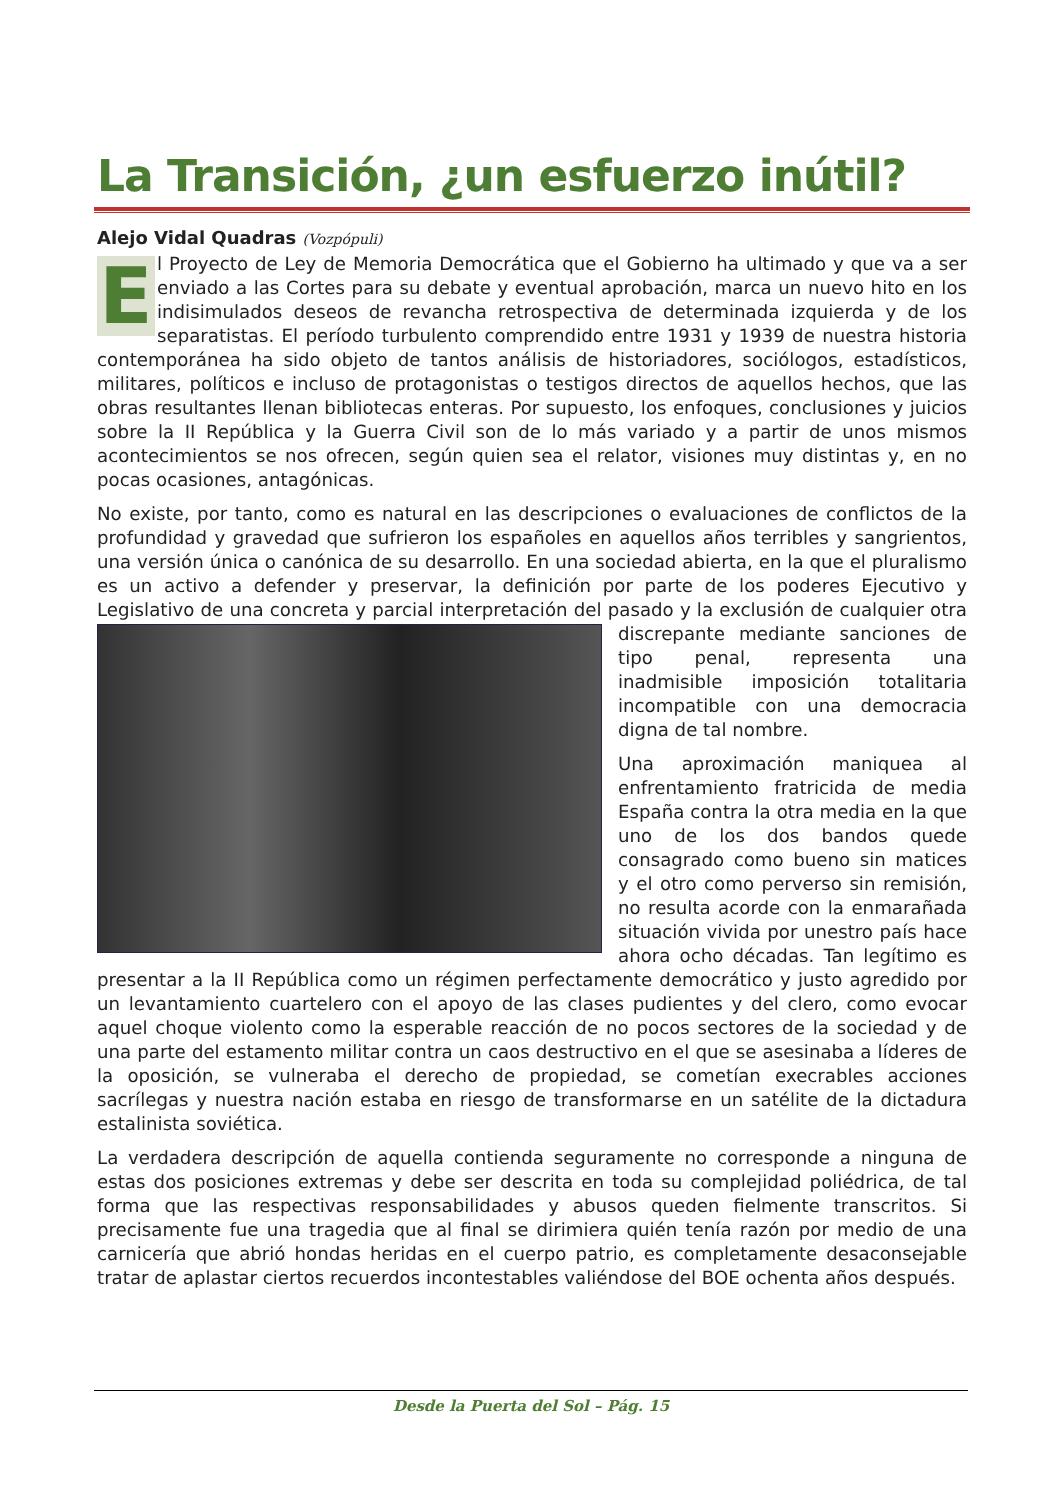La Transición, ¿un esfuerzo inútil?
Alejo Vidal Quadras (Vozpópuli)
El Proyecto de Ley de Memoria Democrática que el Gobierno ha ultimado y que va a ser enviado a las Cortes para su debate y eventual aprobación, marca un nuevo hito en los indisimulados deseos de revancha retrospectiva de determinada izquierda y de los separatistas. El período turbulento comprendido entre 1931 y 1939 de nuestra historia contemporánea ha sido objeto de tantos análisis de historiadores, sociólogos, estadísticos, militares, políticos e incluso de protagonistas o testigos directos de aquellos hechos, que las obras resultantes llenan bibliotecas enteras. Por supuesto, los enfoques, conclusiones y juicios sobre la II República y la Guerra Civil son de lo más variado y a partir de unos mismos acontecimientos se nos ofrecen, según quien sea el relator, visiones muy distintas y, en no pocas ocasiones, antagónicas.
No existe, por tanto, como es natural en las descripciones o evaluaciones de conflictos de la profundidad y gravedad que sufrieron los españoles en aquellos años terribles y sangrientos, una versión única o canónica de su desarrollo. En una sociedad abierta, en la que el pluralismo es un activo a defender y preservar, la definición por parte de los poderes Ejecutivo y Legislativo de una concreta y parcial interpretación del pasado y la exclusión de cualquier otra discrepante mediante sanciones de tipo penal, representa una inadmisible imposición totalitaria incompatible con una democracia digna de tal nombre.
Una aproximación maniquea al enfrentamiento fratricida de media España contra la otra media en la que uno de los dos bandos quede consagrado como bueno sin matices y el otro como perverso sin remisión, no resulta acorde con la enmarañada situación vivida por unestro país hace ahora ocho décadas. Tan legítimo es presentar a la II República como un régimen perfectamente democrático y justo agredido por un levantamiento cuartelero con el apoyo de las clases pudientes y del clero, como evocar aquel choque violento como la esperable reacción de no pocos sectores de la sociedad y de una parte del estamento militar contra un caos destructivo en el que se asesinaba a líderes de la oposición, se vulneraba el derecho de propiedad, se cometían execrables acciones sacrílegas y nuestra nación estaba en riesgo de transformarse en un satélite de la dictadura estalinista soviética.
La verdadera descripción de aquella contienda seguramente no corresponde a ninguna de estas dos posiciones extremas y debe ser descrita en toda su complejidad poliédrica, de tal forma que las respectivas responsabilidades y abusos queden fielmente transcritos. Si precisamente fue una tragedia que al final se dirimiera quién tenía razón por medio de una carnicería que abrió hondas heridas en el cuerpo patrio, es completamente desaconsejable tratar de aplastar ciertos recuerdos incontestables valiéndose del BOE ochenta años después.
Desde la Puerta del Sol – Pág. 15